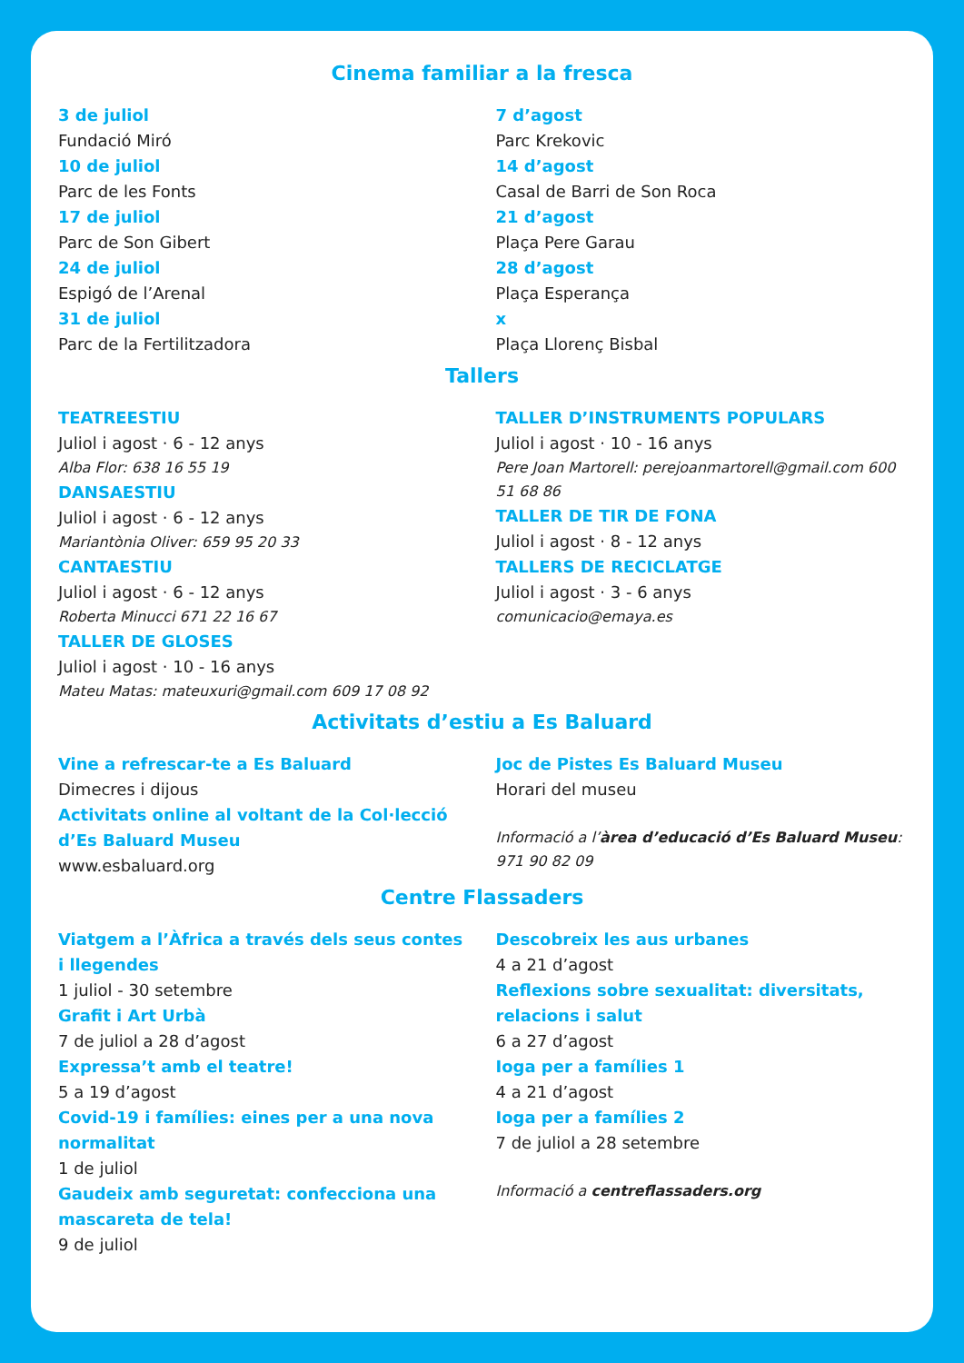Cinema familiar a la fresca
3 de juliol
Fundació Miró
10 de juliol
Parc de les Fonts
17 de juliol
Parc de Son Gibert
24 de juliol
Espigó de l’Arenal
31 de juliol
Parc de la Fertilitzadora
7 d’agost
Parc Krekovic
14 d’agost
Casal de Barri de Son Roca
21 d’agost
Plaça Pere Garau
28 d’agost
Plaça Esperança
x
Plaça Llorenç Bisbal
Tallers
TEATREESTIU
Juliol i agost · 6 - 12 anys
Alba Flor: 638 16 55 19
DANSAESTIU
Juliol i agost · 6 - 12 anys
Mariantònia Oliver: 659 95 20 33
CANTAESTIU
Juliol i agost · 6 - 12 anys
Roberta Minucci 671 22 16 67
TALLER DE GLOSES
Juliol i agost · 10 - 16 anys
Mateu Matas: mateuxuri@gmail.com 609 17 08 92
TALLER D’INSTRUMENTS POPULARS
Juliol i agost · 10 - 16 anys
Pere Joan Martorell: perejoanmartorell@gmail.com 600 51 68 86
TALLER DE TIR DE FONA
Juliol i agost · 8 - 12 anys
TALLERS DE RECICLATGE
Juliol i agost · 3 - 6 anys
comunicacio@emaya.es
Activitats d’estiu a Es Baluard
Vine a refrescar-te a Es Baluard
Dimecres i dijous
Activitats online al voltant de la Col·lecció d’Es Baluard Museu
www.esbaluard.org
Joc de Pistes Es Baluard Museu
Horari del museu
Informació a l’àrea d’educació d’Es Baluard Museu: 971 90 82 09
Centre Flassaders
Viatgem a l’Àfrica a través dels seus contes i llegendes
1 juliol - 30 setembre
Grafit i Art Urbà
7 de juliol a 28 d’agost
Expressa’t amb el teatre!
5 a 19 d’agost
Covid-19 i famílies: eines per a una nova normalitat
1 de juliol
Gaudeix amb seguretat: confecciona una mascareta de tela!
9 de juliol
Descobreix les aus urbanes
4 a 21 d’agost
Reflexions sobre sexualitat: diversitats, relacions i salut
6 a 27 d’agost
Ioga per a famílies 1
4 a 21 d’agost
Ioga per a famílies 2
7 de juliol a 28 setembre
Informació a centreflassaders.org